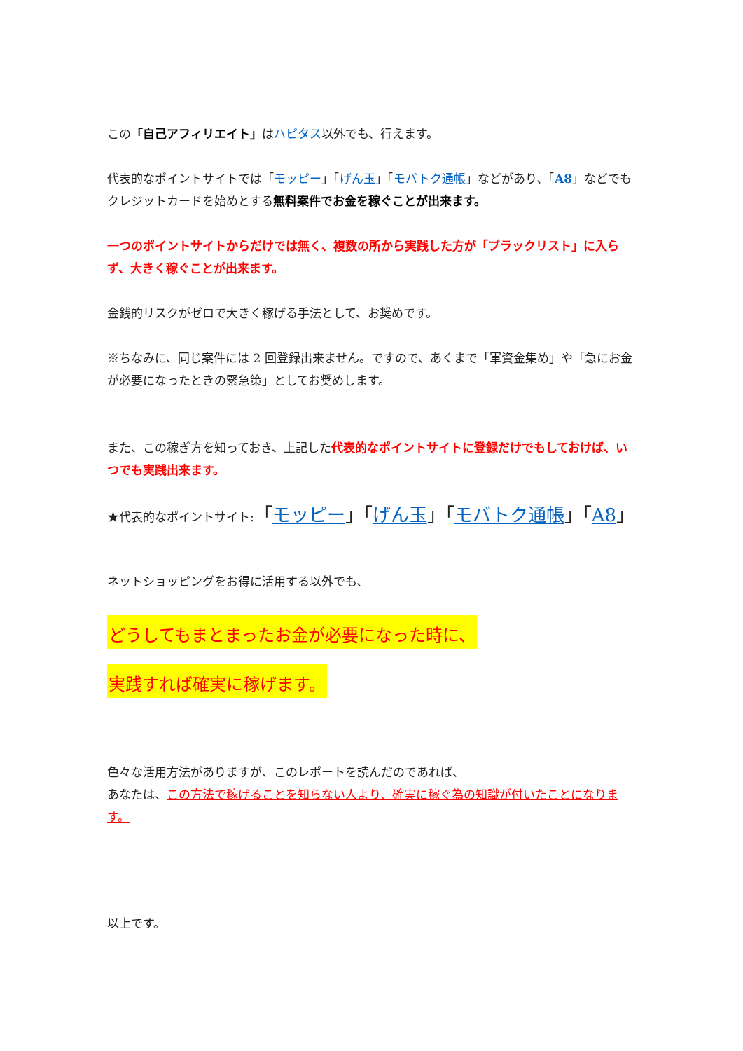この「自己アフィリエイト」はハピタス以外でも、行えます。
代表的なポイントサイトでは「モッピー」「げん玉」「モバトク通帳」などがあり、「A8」などでもクレジットカードを始めとする無料案件でお金を稼ぐことが出来ます。
一つのポイントサイトからだけでは無く、複数の所から実践した方が「ブラックリスト」に入らず、大きく稼ぐことが出来ます。
金銭的リスクがゼロで大きく稼げる手法として、お奨めです。
※ちなみに、同じ案件には 2 回登録出来ません。ですので、あくまで「軍資金集め」や「急にお金が必要になったときの緊急策」としてお奨めします。
また、この稼ぎ方を知っておき、上記した代表的なポイントサイトに登録だけでもしておけば、いつでも実践出来ます。
★代表的なポイントサイト:「モッピー」「げん玉」「モバトク通帳」「A8」
ネットショッピングをお得に活用する以外でも、
どうしてもまとまったお金が必要になった時に、
実践すれば確実に稼げます。
色々な活用方法がありますが、このレポートを読んだのであれば、
あなたは、この方法で稼げることを知らない人より、確実に稼ぐ為の知識が付いたことになります。
以上です。